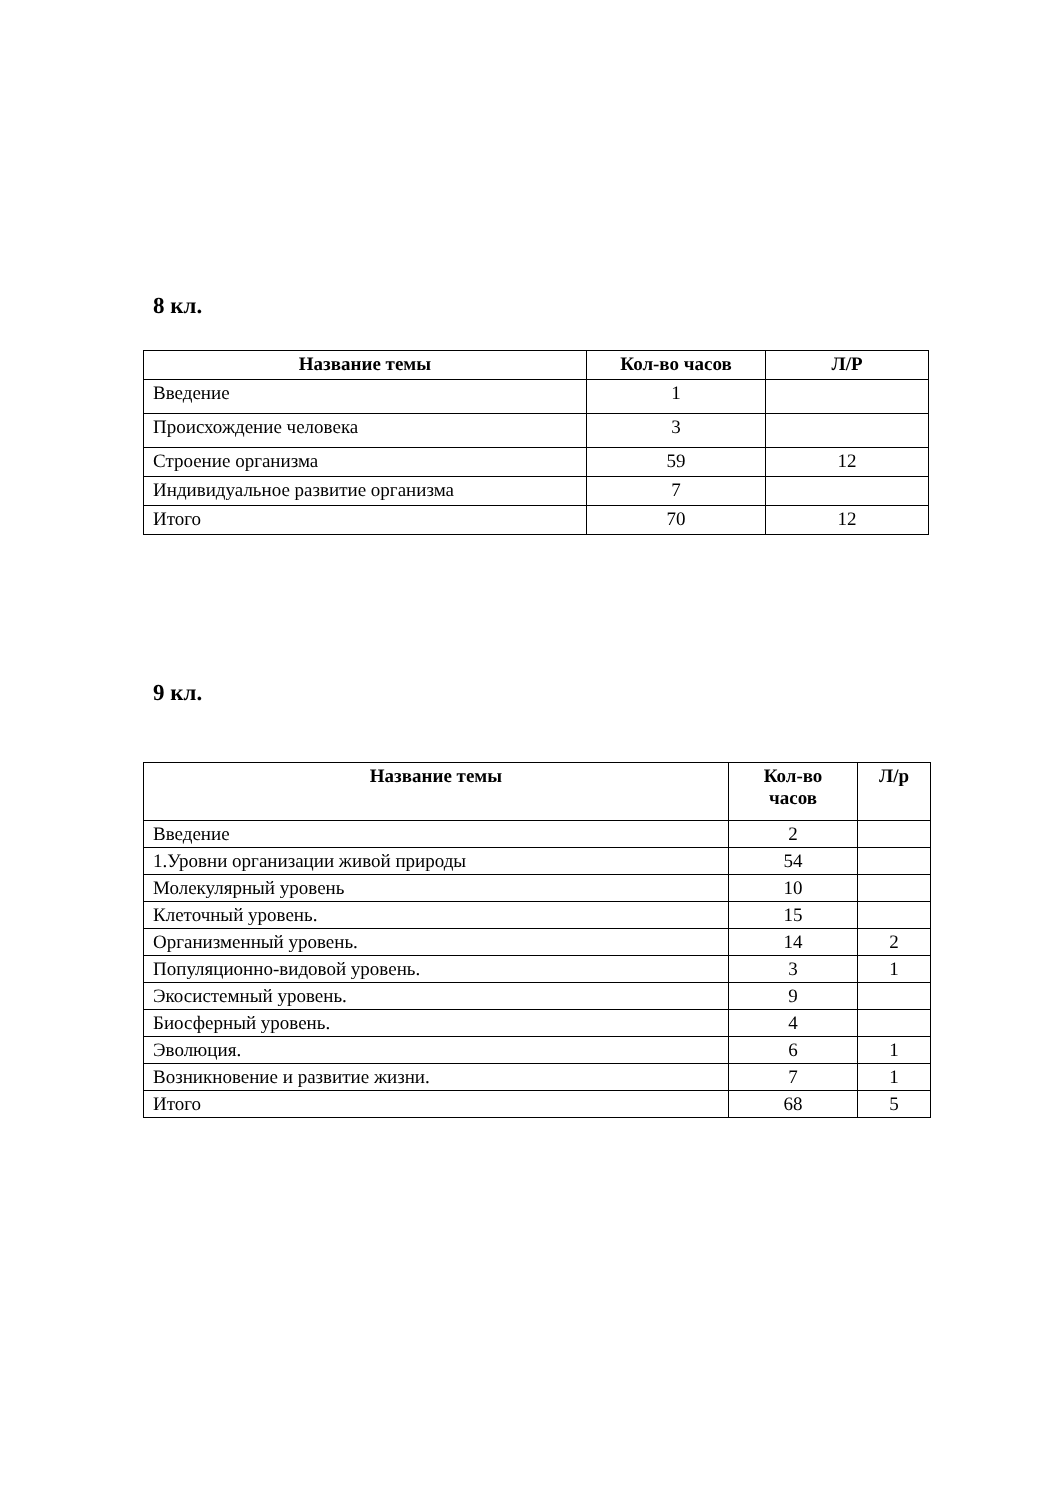8 кл.
| Название темы | Кол-во часов | Л/Р |
| --- | --- | --- |
| Введение | 1 | |
| Происхождение человека | 3 | |
| Строение организма | 59 | 12 |
| Индивидуальное развитие организма | 7 | |
| Итого | 70 | 12 |
9 кл.
| Название темы | Кол-во часов | Л/р |
| --- | --- | --- |
| Введение | 2 | |
| 1.Уровни организации живой природы | 54 | |
| Молекулярный уровень | 10 | |
| Клеточный уровень. | 15 | |
| Организменный уровень. | 14 | 2 |
| Популяционно-видовой уровень. | 3 | 1 |
| Экосистемный уровень. | 9 | |
| Биосферный уровень. | 4 | |
| Эволюция. | 6 | 1 |
| Возникновение и развитие жизни. | 7 | 1 |
| Итого | 68 | 5 |